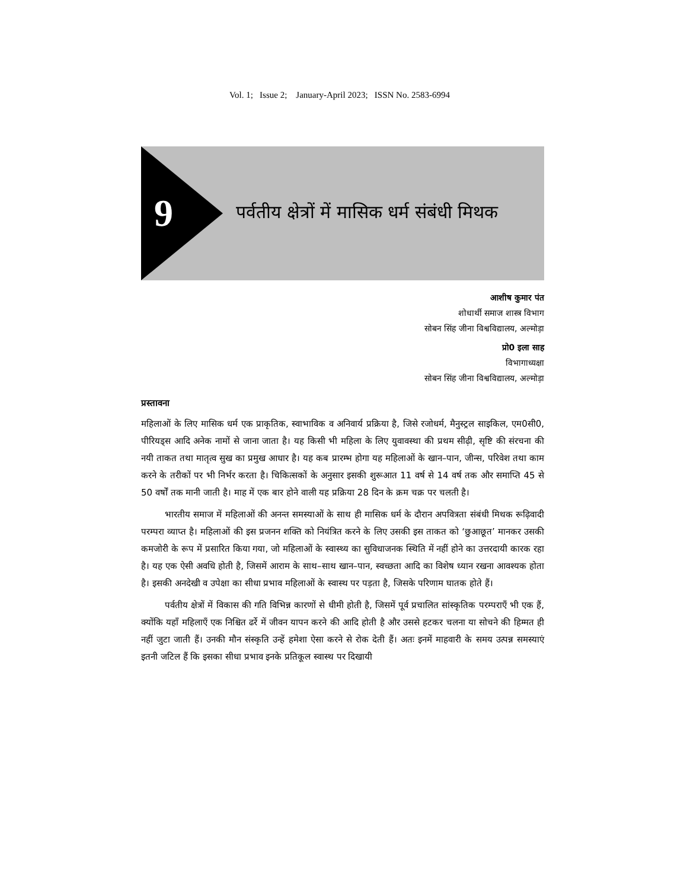Vol. 1; Issue 2; January-April 2023; ISSN No. 2583-6994
9
पर्वतीय क्षेत्रों में मासिक धर्म संबंधी मिथक
आशीष कुमार पंत
शोधार्थी समाज शास्त्र विभाग
सोबन सिंह जीना विश्वविद्यालय, अल्मोड़ा
प्रो0 इला साह
विभागाध्यक्षा
सोबन सिंह जीना विश्वविद्यालय, अल्मोड़ा
प्रस्तावना
महिलाओं के लिए मासिक धर्म एक प्राकृतिक, स्वाभाविक व अनिवार्य प्रक्रिया है, जिसे रजोधर्म, मैनुस्ट्रल साइकिल, एम0सी0, पीरियड्स आदि अनेक नामों से जाना जाता है। यह किसी भी महिला के लिए युवावस्था की प्रथम सीढ़ी, सृष्टि की संरचना की नयी ताकत तथा मातृत्व सुख का प्रमुख आधार है। यह कब प्रारम्भ होगा यह महिलाओं के खान–पान, जीन्स, परिवेश तथा काम करने के तरीकों पर भी निर्भर करता है। चिकित्सकों के अनुसार इसकी शुरूआत 11 वर्ष से 14 वर्ष तक और समाप्ति 45 से 50 वर्षों तक मानी जाती है। माह में एक बार होने वाली यह प्रक्रिया 28 दिन के क्रम चक्र पर चलती है।
भारतीय समाज में महिलाओं की अनन्त समस्याओं के साथ ही मासिक धर्म के दौरान अपवित्रता संबंधी मिथक रूढ़िवादी परम्परा व्याप्त है। महिलाओं की इस प्रजनन शक्ति को नियंत्रित करने के लिए उसकी इस ताकत को ‘छुआछूत’ मानकर उसकी कमजोरी के रूप में प्रसारित किया गया, जो महिलाओं के स्वास्थ्य का सुविधाजनक स्थिति में नहीं होने का उत्तरदायी कारक रहा है। यह एक ऐसी अवधि होती है, जिसमें आराम के साथ–साथ खान–पान, स्वच्छता आदि का विशेष ध्यान रखना आवश्यक होता है। इसकी अनदेखी व उपेक्षा का सीधा प्रभाव महिलाओं के स्वास्थ पर पड़ता है, जिसके परिणाम घातक होते हैं।
पर्वतीय क्षेत्रों में विकास की गति विभिन्न कारणों से धीमी होती है, जिसमें पूर्व प्रचालित सांस्कृतिक परम्पराएँ भी एक हैं, क्योंकि यहाँ महिलाएँ एक निश्चित ढर्रे में जीवन यापन करने की आदि होती है और उससे हटकर चलना या सोचने की हिम्मत ही नहीं जुटा जाती हैं। उनकी मौन संस्कृति उन्हें हमेशा ऐसा करने से रोक देती हैं। अतः इनमें माहवारी के समय उत्पन्न समस्याएं इतनी जटिल हैं कि इसका सीधा प्रभाव इनके प्रतिकूल स्वास्थ पर दिखायी